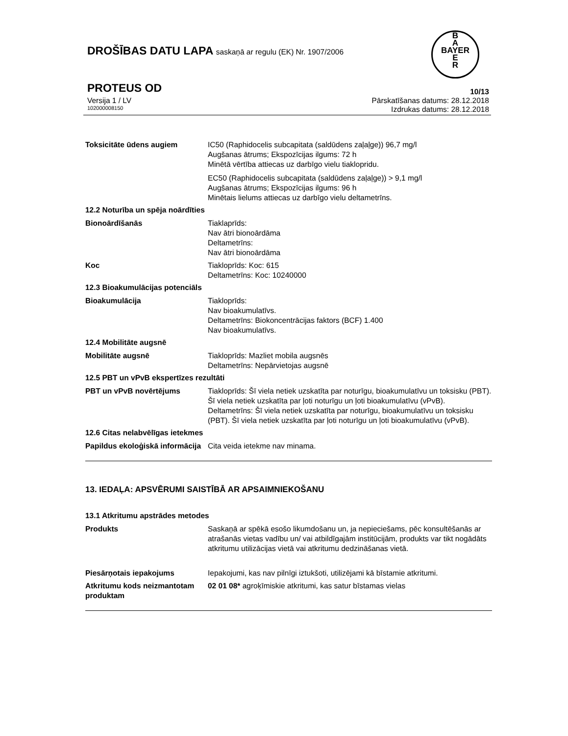DROŠĪBAS DATU LAPA saskaņā ar regulu (EK) Nr. 1907/2006
B
A
BAYER
E
R
PROTEUS OD 10/13
Versija 1 / LV Pārskatīšanas datums: 28.12.2018
102000008150 Izdrukas datums: 28.12.2018
Toksicitāte ūdens augiem IC50 (Raphidocelis subcapitata (saldūdens zaļaļge)) 96,7 mg/l
Augšanas ātrums; Ekspozīcijas ilgums: 72 h
Minētā vērtība attiecas uz darbīgo vielu tiaklopridu.
EC50 (Raphidocelis subcapitata (saldūdens zaļaļge)) > 9,1 mg/l
Augšanas ātrums; Ekspozīcijas ilgums: 96 h
Minētais lielums attiecas uz darbīgo vielu deltametrīns.
12.2 Noturība un spēja noārdīties
Bionoārdīšanās Tiaklaprīds:
Nav ātri bionoārdāma
Deltametrīns:
Nav ātri bionoārdāma
Koc Tiakloprīds: Koc: 615
Deltametrīns: Koc: 10240000
12.3 Bioakumulācijas potenciāls
Bioakumulācija Tiakloprīds:
Nav bioakumulatīvs.
Deltametrīns: Biokoncentrācijas faktors (BCF) 1.400
Nav bioakumulatīvs.
12.4 Mobilitāte augsnē
Mobilitāte augsnē Tiakloprīds: Mazliet mobila augsnēs
Deltametrīns: Nepārvietojas augsnē
12.5 PBT un vPvB ekspertīzes rezultāti
PBT un vPvB novērtējums Tiakloprīds: Šī viela netiek uzskatīta par noturīgu, bioakumulatīvu un toksisku (PBT). Šī viela netiek uzskatīta par ļoti noturīgu un ļoti bioakumulatīvu (vPvB).
Deltametrīns: Šī viela netiek uzskatīta par noturīgu, bioakumulatīvu un toksisku (PBT). Šī viela netiek uzskatīta par ļoti noturīgu un ļoti bioakumulatīvu (vPvB).
12.6 Citas nelabvēlīgas ietekmes
Papildus ekoloģiskā informācija
Cita veida ietekme nav minama.
13. IEDAĻA: APSVĒRUMI SAISTĪBĀ AR APSAIMNIEKOŠANU
13.1 Atkritumu apstrādes metodes
Produkts Saskaņā ar spēkā esošo likumdošanu un, ja nepieciešams, pēc konsultēšanās ar atrašanās vietas vadību un/ vai atbildīgajām institūcijām, produkts var tikt nogādāts atkritumu utilizācijas vietā vai atkritumu dedzināšanas vietā.
Piesārņotais iepakojums Iepakojumi, kas nav pilnīgi iztukšoti, utilizējami kā bīstamie atkritumi.
Atkritumu kods neizmantotam produktam
02 01 08* agroķīmiskie atkritumi, kas satur bīstamas vielas